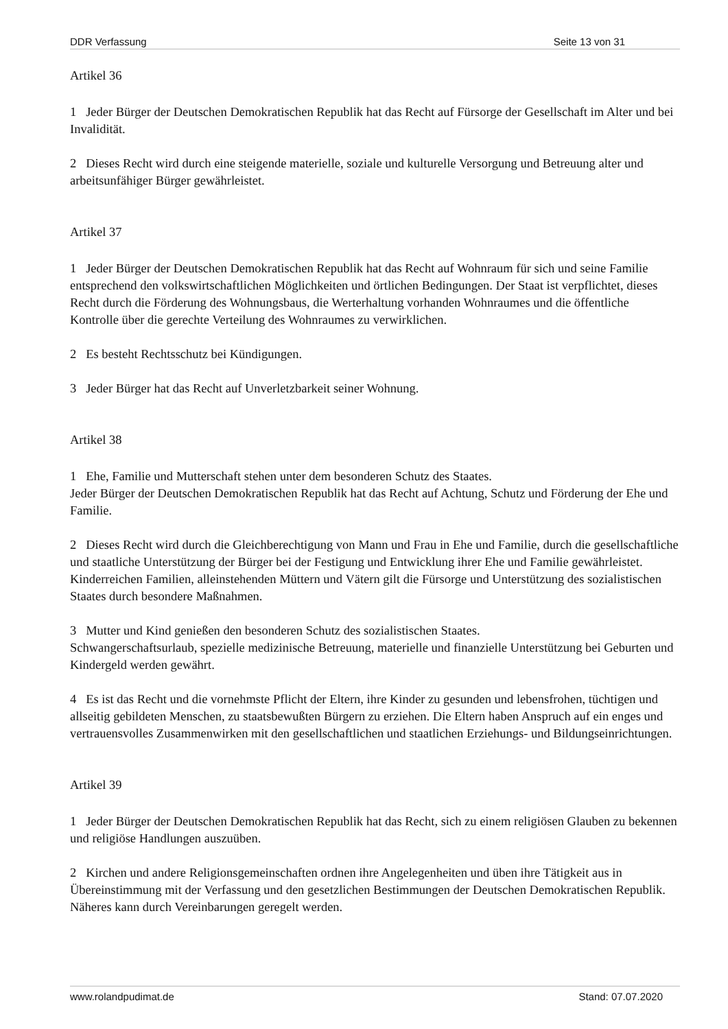DDR Verfassung Seite 13 von 31
Artikel 36
1 Jeder Bürger der Deutschen Demokratischen Republik hat das Recht auf Fürsorge der Gesellschaft im Alter und bei Invalidität.
2 Dieses Recht wird durch eine steigende materielle, soziale und kulturelle Versorgung und Betreuung alter und arbeitsunfähiger Bürger gewährleistet.
Artikel 37
1 Jeder Bürger der Deutschen Demokratischen Republik hat das Recht auf Wohnraum für sich und seine Familie entsprechend den volkswirtschaftlichen Möglichkeiten und örtlichen Bedingungen. Der Staat ist verpflichtet, dieses Recht durch die Förderung des Wohnungsbaus, die Werterhaltung vorhanden Wohnraumes und die öffentliche Kontrolle über die gerechte Verteilung des Wohnraumes zu verwirklichen.
2 Es besteht Rechtsschutz bei Kündigungen.
3 Jeder Bürger hat das Recht auf Unverletzbarkeit seiner Wohnung.
Artikel 38
1 Ehe, Familie und Mutterschaft stehen unter dem besonderen Schutz des Staates.
Jeder Bürger der Deutschen Demokratischen Republik hat das Recht auf Achtung, Schutz und Förderung der Ehe und Familie.
2 Dieses Recht wird durch die Gleichberechtigung von Mann und Frau in Ehe und Familie, durch die gesellschaftliche und staatliche Unterstützung der Bürger bei der Festigung und Entwicklung ihrer Ehe und Familie gewährleistet. Kinderreichen Familien, alleinstehenden Müttern und Vätern gilt die Fürsorge und Unterstützung des sozialistischen Staates durch besondere Maßnahmen.
3 Mutter und Kind genießen den besonderen Schutz des sozialistischen Staates.
Schwangerschaftsurlaub, spezielle medizinische Betreuung, materielle und finanzielle Unterstützung bei Geburten und Kindergeld werden gewährt.
4 Es ist das Recht und die vornehmste Pflicht der Eltern, ihre Kinder zu gesunden und lebensfrohen, tüchtigen und allseitig gebildeten Menschen, zu staatsbewußten Bürgern zu erziehen. Die Eltern haben Anspruch auf ein enges und vertrauensvolles Zusammenwirken mit den gesellschaftlichen und staatlichen Erziehungs- und Bildungseinrichtungen.
Artikel 39
1 Jeder Bürger der Deutschen Demokratischen Republik hat das Recht, sich zu einem religiösen Glauben zu bekennen und religiöse Handlungen auszuüben.
2 Kirchen und andere Religionsgemeinschaften ordnen ihre Angelegenheiten und üben ihre Tätigkeit aus in Übereinstimmung mit der Verfassung und den gesetzlichen Bestimmungen der Deutschen Demokratischen Republik. Näheres kann durch Vereinbarungen geregelt werden.
www.rolandpudimat.de Stand: 07.07.2020